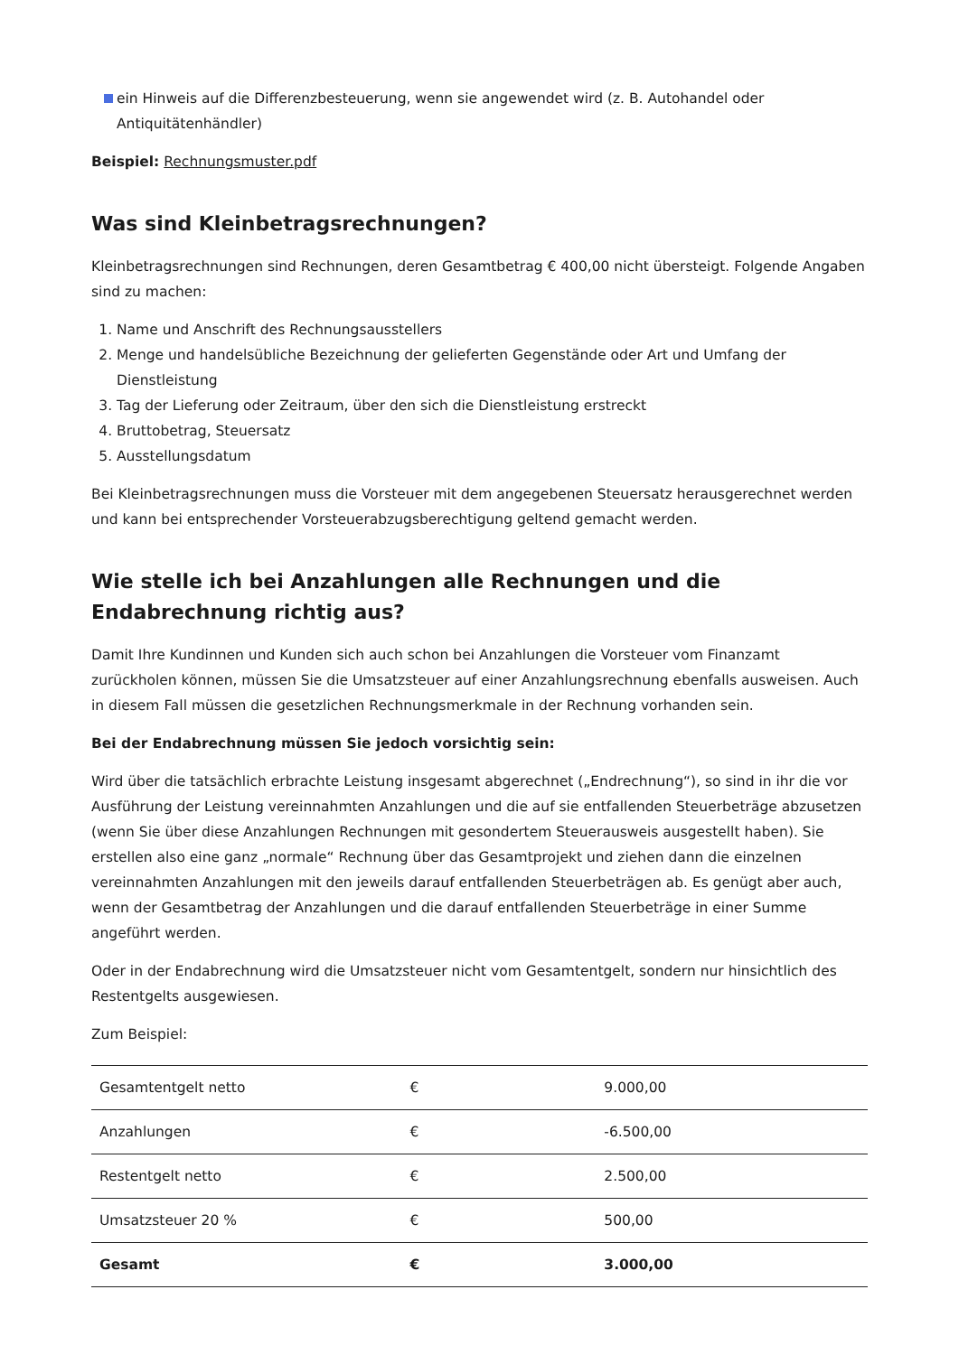ein Hinweis auf die Differenzbesteuerung, wenn sie angewendet wird (z. B. Autohandel oder Antiquitätenhändler)
Beispiel: Rechnungsmuster.pdf
Was sind Kleinbetragsrechnungen?
Kleinbetragsrechnungen sind Rechnungen, deren Gesamtbetrag € 400,00 nicht übersteigt. Folgende Angaben sind zu machen:
1. Name und Anschrift des Rechnungsausstellers
2. Menge und handelsübliche Bezeichnung der gelieferten Gegenstände oder Art und Umfang der Dienstleistung
3. Tag der Lieferung oder Zeitraum, über den sich die Dienstleistung erstreckt
4. Bruttobetrag, Steuersatz
5. Ausstellungsdatum
Bei Kleinbetragsrechnungen muss die Vorsteuer mit dem angegebenen Steuersatz herausgerechnet werden und kann bei entsprechender Vorsteuerabzugsberechtigung geltend gemacht werden.
Wie stelle ich bei Anzahlungen alle Rechnungen und die Endabrechnung richtig aus?
Damit Ihre Kundinnen und Kunden sich auch schon bei Anzahlungen die Vorsteuer vom Finanzamt zurückholen können, müssen Sie die Umsatzsteuer auf einer Anzahlungsrechnung ebenfalls ausweisen. Auch in diesem Fall müssen die gesetzlichen Rechnungsmerkmale in der Rechnung vorhanden sein.
Bei der Endabrechnung müssen Sie jedoch vorsichtig sein:
Wird über die tatsächlich erbrachte Leistung insgesamt abgerechnet („Endrechnung“), so sind in ihr die vor Ausführung der Leistung vereinnahmten Anzahlungen und die auf sie entfallenden Steuerbeträge abzusetzen (wenn Sie über diese Anzahlungen Rechnungen mit gesondertem Steuerausweis ausgestellt haben). Sie erstellen also eine ganz „normale“ Rechnung über das Gesamtprojekt und ziehen dann die einzelnen vereinnahmten Anzahlungen mit den jeweils darauf entfallenden Steuerbeträgen ab. Es genügt aber auch, wenn der Gesamtbetrag der Anzahlungen und die darauf entfallenden Steuerbeträge in einer Summe angeführt werden.
Oder in der Endabrechnung wird die Umsatzsteuer nicht vom Gesamtentgelt, sondern nur hinsichtlich des Restentgelts ausgewiesen.
Zum Beispiel:
| Gesamtentgelt netto | € | 9.000,00 |
| Anzahlungen | € | -6.500,00 |
| Restentgelt netto | € | 2.500,00 |
| Umsatzsteuer 20 % | € | 500,00 |
| Gesamt | € | 3.000,00 |